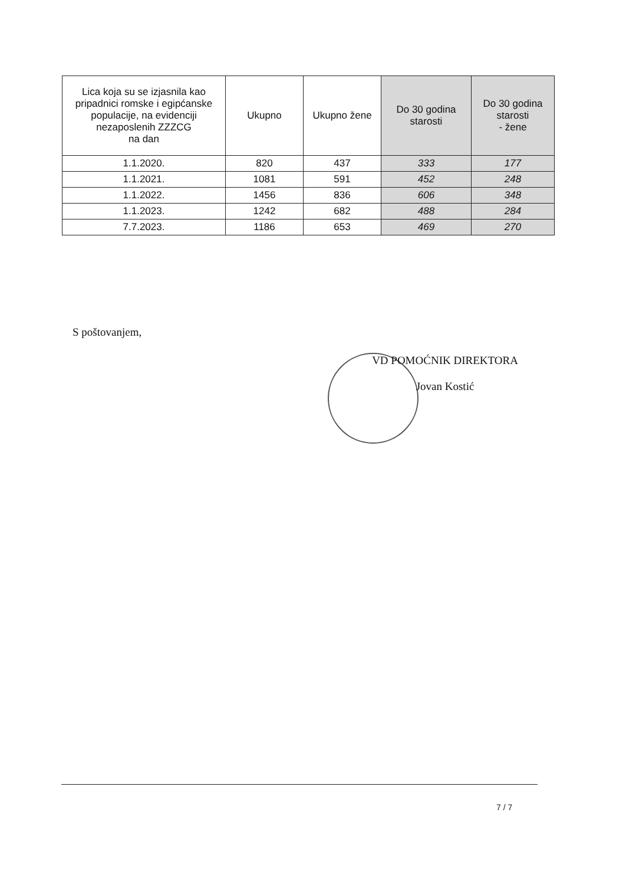| Lica koja su se izjasnila kao pripadnici romske i egipćanske populacije, na evidenciji nezaposlenih ZZZCG na dan | Ukupno | Ukupno žene | Do 30 godina starosti | Do 30 godina starosti - žene |
| --- | --- | --- | --- | --- |
| 1.1.2020. | 820 | 437 | 333 | 177 |
| 1.1.2021. | 1081 | 591 | 452 | 248 |
| 1.1.2022. | 1456 | 836 | 606 | 348 |
| 1.1.2023. | 1242 | 682 | 488 | 284 |
| 7.7.2023. | 1186 | 653 | 469 | 270 |
S poštovanjem,
VD POMOĆNIK DIREKTORA
Jovan Kostić
7 / 7